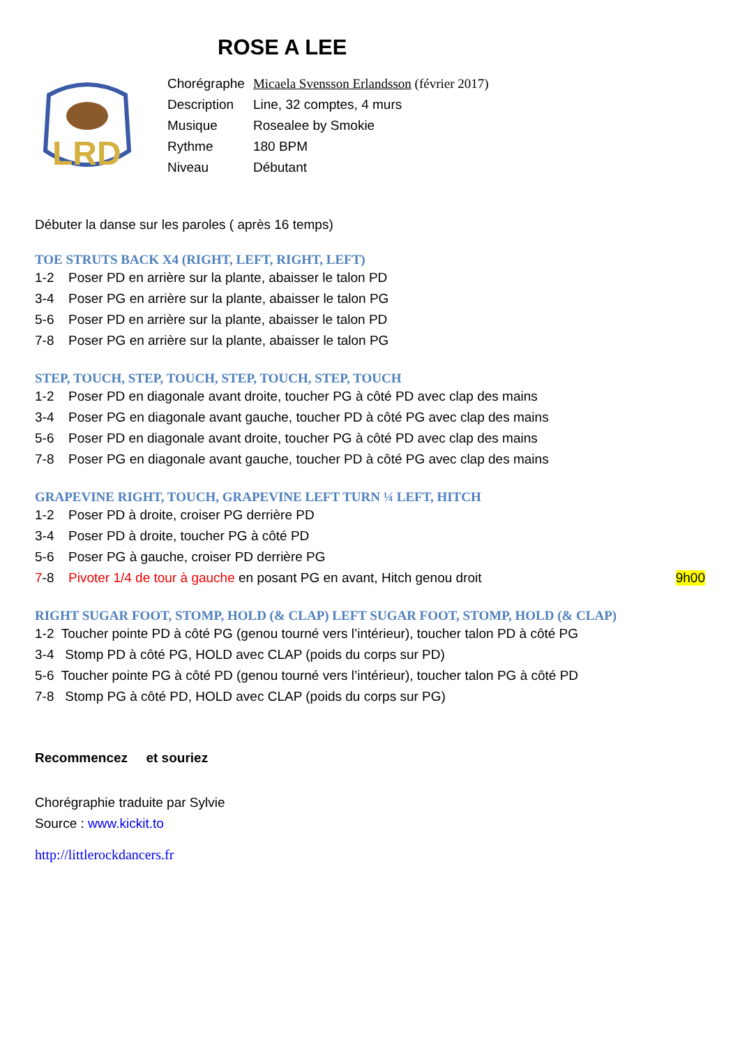ROSE A LEE
LRD
| Chorégraphe | Micaela Svensson Erlandsson (février 2017) |
| Description | Line, 32 comptes, 4 murs |
| Musique | Rosealee by Smokie |
| Rythme | 180 BPM |
| Niveau | Débutant |
Débuter la danse sur les paroles ( après 16 temps)
TOE STRUTS BACK X4 (RIGHT, LEFT, RIGHT, LEFT)
1-2 Poser PD en arrière sur la plante, abaisser le talon PD
3-4 Poser PG en arrière sur la plante, abaisser le talon PG
5-6 Poser PD en arrière sur la plante, abaisser le talon PD
7-8 Poser PG en arrière sur la plante, abaisser le talon PG
STEP, TOUCH, STEP, TOUCH, STEP, TOUCH, STEP, TOUCH
1-2 Poser PD en diagonale avant droite, toucher PG à côté PD avec clap des mains
3-4 Poser PG en diagonale avant gauche, toucher PD à côté PG avec clap des mains
5-6 Poser PD en diagonale avant droite, toucher PG à côté PD avec clap des mains
7-8 Poser PG en diagonale avant gauche, toucher PD à côté PG avec clap des mains
GRAPEVINE RIGHT, TOUCH, GRAPEVINE LEFT TURN ¼ LEFT, HITCH
1-2 Poser PD à droite, croiser PG derrière PD
3-4 Poser PD à droite, toucher PG à côté PD
5-6 Poser PG à gauche, croiser PD derrière PG
7-8 Pivoter 1/4 de tour à gauche en posant PG en avant, Hitch genou droit 9h00
RIGHT SUGAR FOOT, STOMP, HOLD (& CLAP) LEFT SUGAR FOOT, STOMP, HOLD (& CLAP)
1-2 Toucher pointe PD à côté PG (genou tourné vers l’intérieur), toucher talon PD à côté PG
3-4 Stomp PD à côté PG, HOLD avec CLAP (poids du corps sur PD)
5-6 Toucher pointe PG à côté PD (genou tourné vers l’intérieur), toucher talon PG à côté PD
7-8 Stomp PG à côté PD, HOLD avec CLAP (poids du corps sur PG)
Recommencez et souriez
Chorégraphie traduite par Sylvie
Source : www.kickit.to
http://littlerockdancers.fr